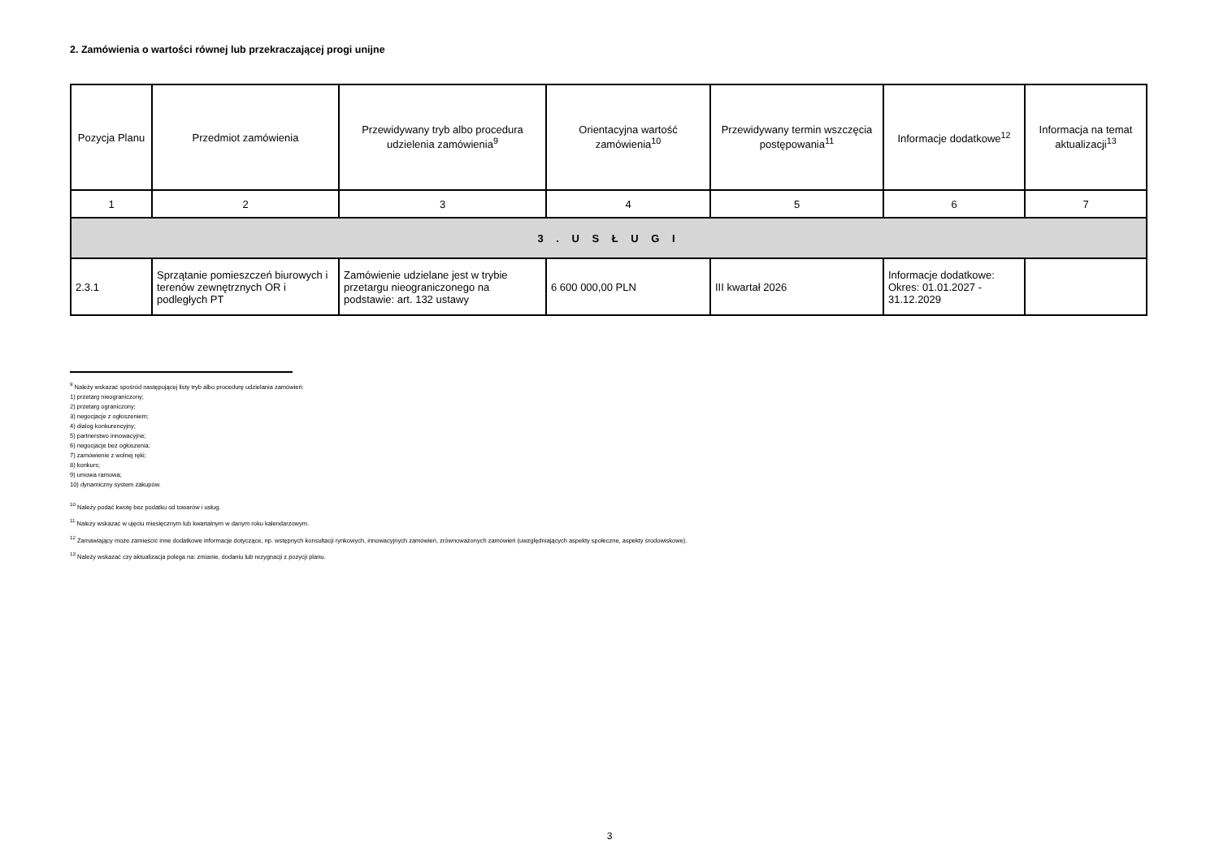2. Zamówienia o wartości równej lub przekraczającej progi unijne
| Pozycja Planu | Przedmiot zamówienia | Przewidywany tryb albo procedura udzielenia zamówienia<sup>9</sup> | Orientacyjna wartość zamówienia<sup>10</sup> | Przewidywany termin wszczęcia postępowania<sup>11</sup> | Informacje dodatkowe<sup>12</sup> | Informacja na temat aktualizacji<sup>13</sup> |
| --- | --- | --- | --- | --- | --- | --- |
| 1 | 2 | 3 | 4 | 5 | 6 | 7 |
| 3 . U S Ł U G I | | | | | | |
| 2.3.1 | Sprzątanie pomieszczeń biurowych i terenów zewnętrznych OR i podległych PT | Zamówienie udzielane jest w trybie przetargu nieograniczonego na podstawie: art. 132 ustawy | 6 600 000,00 PLN | III kwartał 2026 | Informacje dodatkowe: Okres: 01.01.2027 - 31.12.2029 | |
<sup>9</sup> Należy wskazać spośród następującej listy tryb albo procedurę udzielania zamówień:
1) przetarg nieograniczony;
2) przetarg ograniczony;
3) negocjacje z ogłoszeniem;
4) dialog konkurencyjny;
5) partnerstwo innowacyjne;
6) negocjacje bez ogłoszenia;
7) zamówienie z wolnej ręki;
8) konkurs;
9) umowa ramowa;
10) dynamiczny system zakupów.
<sup>10</sup> Należy podać kwotę bez podatku od towarów i usług.
<sup>11</sup> Należy wskazać w ujęciu miesięcznym lub kwartalnym w danym roku kalendarzowym.
<sup>12</sup> Zamawiający może zamieścić inne dodatkowe informacje dotyczące, np. wstępnych konsultacji rynkowych, innowacyjnych zamówień, zrównoważonych zamówień (uwzględniających aspekty społeczne, aspekty środowiskowe).
<sup>13</sup> Należy wskazać czy aktualizacja polega na: zmianie, dodaniu lub rezygnacji z pozycji planu.
3